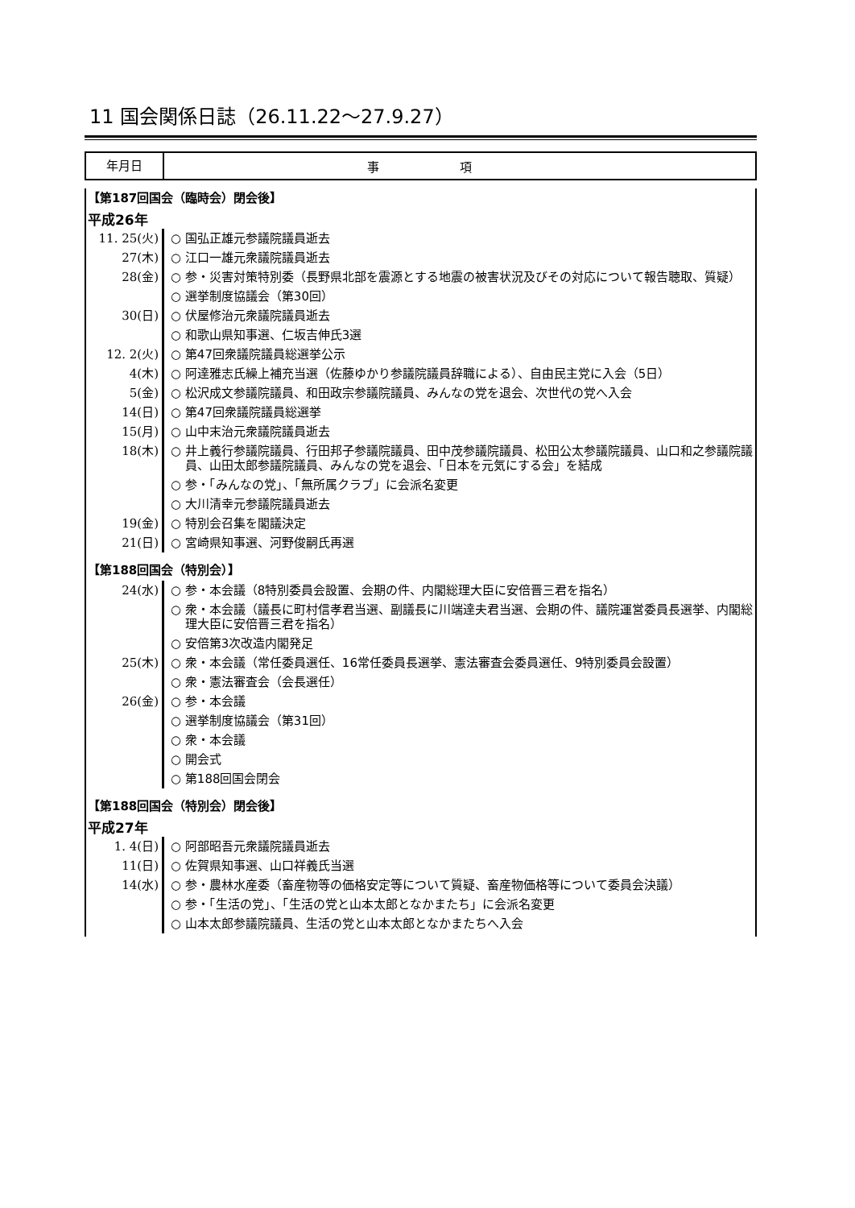11 国会関係日誌（26.11.22〜27.9.27）
年月日
事項
【第187回国会（臨時会）閉会後】
平成26年
| 11. 25(火) | ○ 国弘正雄元参議院議員逝去 |
| 27(木) | ○ 江口一雄元衆議院議員逝去 |
| 28(金) | ○ 参・災害対策特別委（長野県北部を震源とする地震の被害状況及びその対応について報告聴取、質疑） |
| | ○ 選挙制度協議会（第30回） |
| 30(日) | ○ 伏屋修治元衆議院議員逝去 |
| | ○ 和歌山県知事選、仁坂吉伸氏3選 |
| 12. 2(火) | ○ 第47回衆議院議員総選挙公示 |
| 4(木) | ○ 阿達雅志氏繰上補充当選（佐藤ゆかり参議院議員辞職による）、自由民主党に入会（5日） |
| 5(金) | ○ 松沢成文参議院議員、和田政宗参議院議員、みんなの党を退会、次世代の党へ入会 |
| 14(日) | ○ 第47回衆議院議員総選挙 |
| 15(月) | ○ 山中末治元衆議院議員逝去 |
| 18(木) | ○ 井上義行参議院議員、行田邦子参議院議員、田中茂参議院議員、松田公太参議院議員、山口和之参議院議員、山田太郎参議院議員、みんなの党を退会、「日本を元気にする会」を結成 |
| | ○ 参・「みんなの党」、「無所属クラブ」に会派名変更 |
| | ○ 大川清幸元参議院議員逝去 |
| 19(金) | ○ 特別会召集を閣議決定 |
| 21(日) | ○ 宮崎県知事選、河野俊嗣氏再選 |
【第188回国会（特別会）】
| 24(水) | ○ 参・本会議（8特別委員会設置、会期の件、内閣総理大臣に安倍晋三君を指名） |
| | ○ 衆・本会議（議長に町村信孝君当選、副議長に川端達夫君当選、会期の件、議院運営委員長選挙、内閣総理大臣に安倍晋三君を指名） |
| | ○ 安倍第3次改造内閣発足 |
| 25(木) | ○ 衆・本会議（常任委員選任、16常任委員長選挙、憲法審査会委員選任、9特別委員会設置） |
| | ○ 衆・憲法審査会（会長選任） |
| 26(金) | ○ 参・本会議 |
| | ○ 選挙制度協議会（第31回） |
| | ○ 衆・本会議 |
| | ○ 開会式 |
| | ○ 第188回国会閉会 |
【第188回国会（特別会）閉会後】
平成27年
| 1. 4(日) | ○ 阿部昭吾元衆議院議員逝去 |
| 11(日) | ○ 佐賀県知事選、山口祥義氏当選 |
| 14(水) | ○ 参・農林水産委（畜産物等の価格安定等について質疑、畜産物価格等について委員会決議） |
| | ○ 参・「生活の党」、「生活の党と山本太郎となかまたち」に会派名変更 |
| | ○ 山本太郎参議院議員、生活の党と山本太郎となかまたちへ入会 |